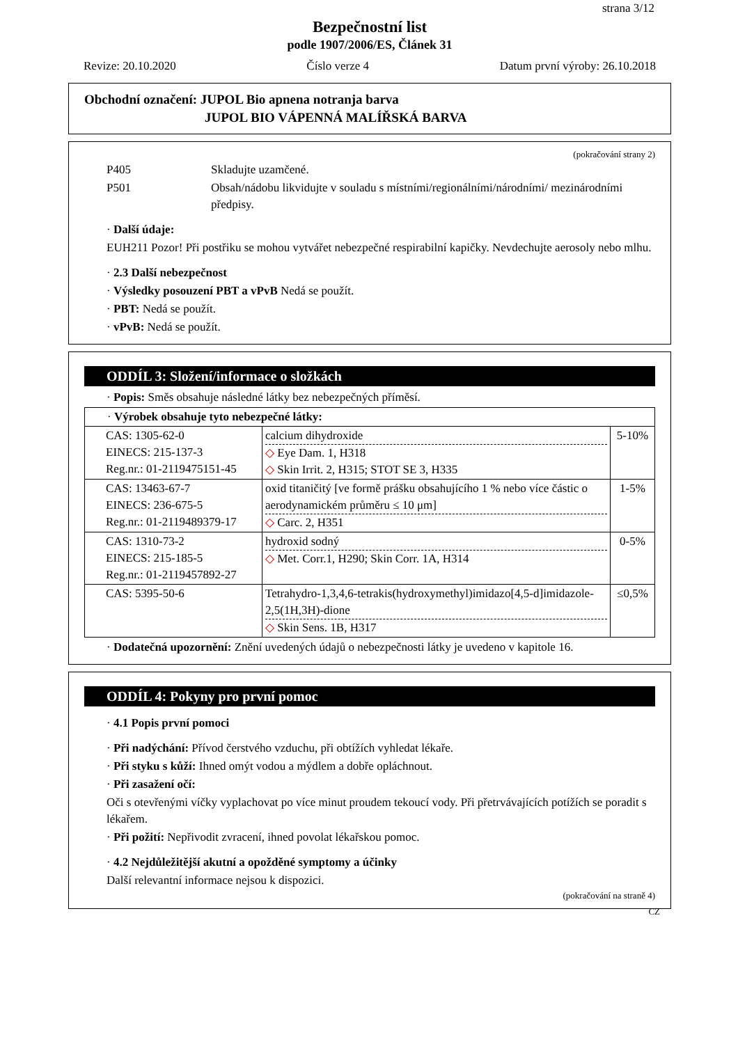strana 3/12
Bezpečnostní list
podle 1907/2006/ES, Článek 31
Revize: 20.10.2020 Číslo verze 4 Datum první výroby: 26.10.2018
Obchodní označení: JUPOL Bio apnena notranja barva
JUPOL BIO VÁPENNÁ MALÍŘSKÁ BARVA
(pokračování strany 2)
P405 Skladujte uzamčené.
P501 Obsah/nádobu likvidujte v souladu s místními/regionálními/národními/ mezinárodními předpisy.
· Další údaje:
EUH211 Pozor! Při postřiku se mohou vytvářet nebezpečné respirabilní kapičky. Nevdechujte aerosoly nebo mlhu.
· 2.3 Další nebezpečnost
· Výsledky posouzení PBT a vPvB Nedá se použít.
· PBT: Nedá se použít.
· vPvB: Nedá se použít.
ODDÍL 3: Složení/informace o složkách
· Popis: Směs obsahuje následné látky bez nebezpečných příměsí.
| · Výrobek obsahuje tyto nebezpečné látky: | | |
| CAS: 1305-62-0 EINECS: 215-137-3 Reg.nr.: 01-2119475151-45 | calcium dihydroxide ◇ Eye Dam. 1, H318 ◇ Skin Irrit. 2, H315; STOT SE 3, H335 | 5-10% |
| CAS: 13463-67-7 EINECS: 236-675-5 Reg.nr.: 01-2119489379-17 | oxid titaničitý [ve formě prášku obsahujícího 1 % nebo více částic o aerodynamickém průměru ≤ 10 μm] ◇ Carc. 2, H351 | 1-5% |
| CAS: 1310-73-2 EINECS: 215-185-5 Reg.nr.: 01-2119457892-27 | hydroxid sodný ◇ Met. Corr.1, H290; Skin Corr. 1A, H314 | 0-5% |
| CAS: 5395-50-6 | Tetrahydro-1,3,4,6-tetrakis(hydroxymethyl)imidazo[4,5-d]imidazole-2,5(1H,3H)-dione ◇ Skin Sens. 1B, H317 | ≤0,5% |
· Dodatečná upozornění: Znění uvedených údajů o nebezpečnosti látky je uvedeno v kapitole 16.
ODDÍL 4: Pokyny pro první pomoc
· 4.1 Popis první pomoci
· Při nadýchání: Přívod čerstvého vzduchu, při obtížích vyhledat lékaře.
· Při styku s kůží: Ihned omýt vodou a mýdlem a dobře opláchnout.
· Při zasažení očí:
Oči s otevřenými víčky vyplachovat po více minut proudem tekoucí vody. Při přetrvávajících potížích se poradit s lékařem.
· Při požití: Nepřivodit zvracení, ihned povolat lékařskou pomoc.
· 4.2 Nejdůležitější akutní a opožděné symptomy a účinky
Další relevantní informace nejsou k dispozici.
(pokračování na straně 4)
CZ